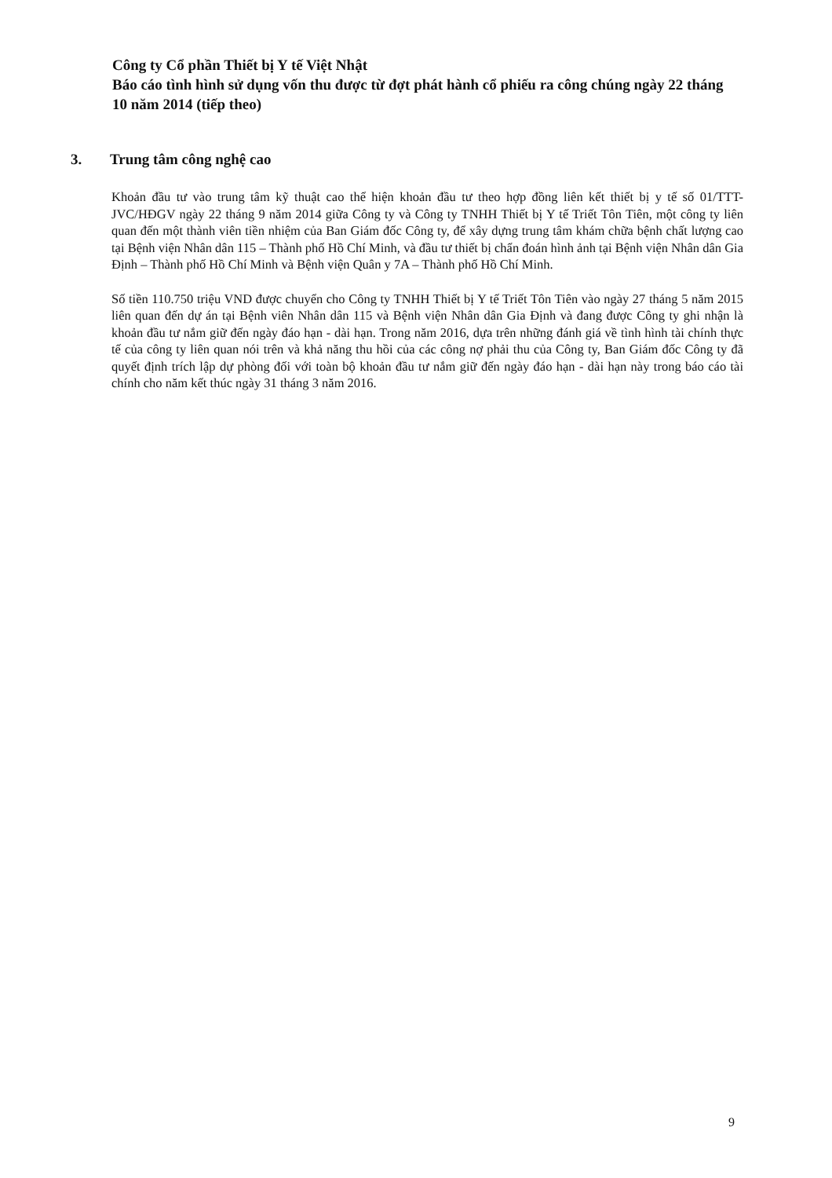Công ty Cổ phần Thiết bị Y tế Việt Nhật
Báo cáo tình hình sử dụng vốn thu được từ đợt phát hành cổ phiếu ra công chúng ngày 22 tháng 10 năm 2014 (tiếp theo)
3. Trung tâm công nghệ cao
Khoản đầu tư vào trung tâm kỹ thuật cao thể hiện khoản đầu tư theo hợp đồng liên kết thiết bị y tế số 01/TTT-JVC/HĐGV ngày 22 tháng 9 năm 2014 giữa Công ty và Công ty TNHH Thiết bị Y tế Triết Tôn Tiên, một công ty liên quan đến một thành viên tiền nhiệm của Ban Giám đốc Công ty, để xây dựng trung tâm khám chữa bệnh chất lượng cao tại Bệnh viện Nhân dân 115 – Thành phố Hồ Chí Minh, và đầu tư thiết bị chẩn đoán hình ảnh tại Bệnh viện Nhân dân Gia Định – Thành phố Hồ Chí Minh và Bệnh viện Quân y 7A – Thành phố Hồ Chí Minh.
Số tiền 110.750 triệu VND được chuyển cho Công ty TNHH Thiết bị Y tế Triết Tôn Tiên vào ngày 27 tháng 5 năm 2015 liên quan đến dự án tại Bệnh viên Nhân dân 115 và Bệnh viện Nhân dân Gia Định và đang được Công ty ghi nhận là khoản đầu tư nắm giữ đến ngày đáo hạn - dài hạn. Trong năm 2016, dựa trên những đánh giá về tình hình tài chính thực tế của công ty liên quan nói trên và khả năng thu hồi của các công nợ phải thu của Công ty, Ban Giám đốc Công ty đã quyết định trích lập dự phòng đối với toàn bộ khoản đầu tư nắm giữ đến ngày đáo hạn - dài hạn này trong báo cáo tài chính cho năm kết thúc ngày 31 tháng 3 năm 2016.
9